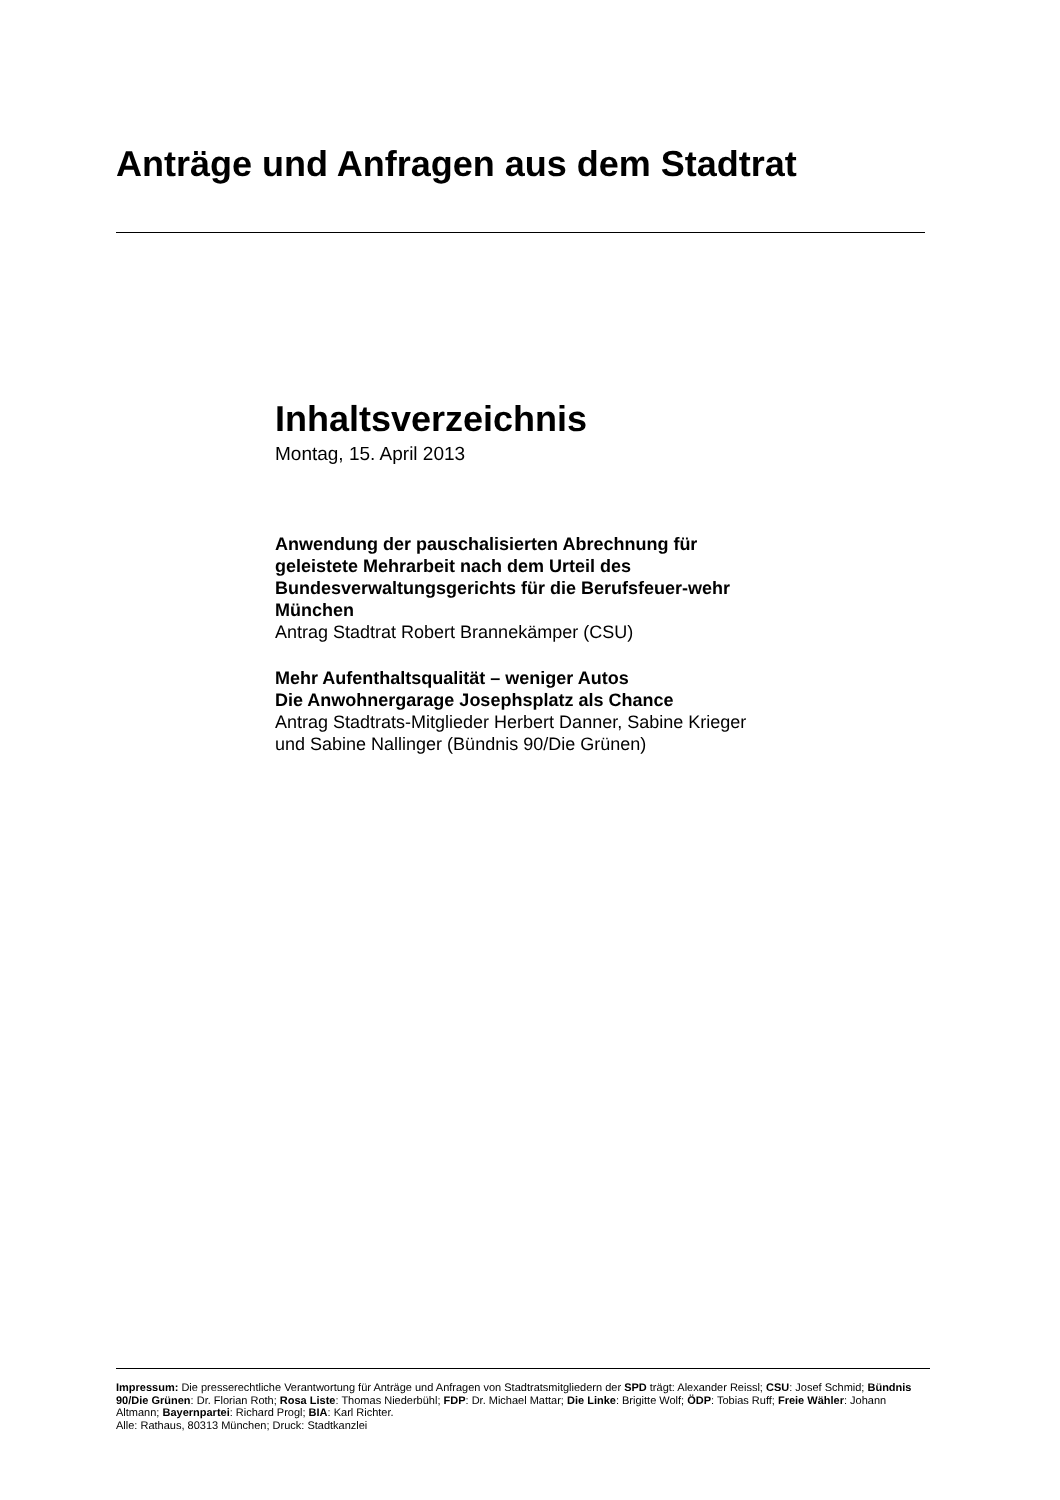Anträge und Anfragen aus dem Stadtrat
Inhaltsverzeichnis
Montag, 15. April 2013
Anwendung der pauschalisierten Abrechnung für geleistete Mehrarbeit nach dem Urteil des Bundesverwaltungsgerichts für die Berufsfeuer-wehr München
Antrag Stadtrat Robert Brannekämper (CSU)
Mehr Aufenthaltsqualität – weniger Autos
Die Anwohnergarage Josephsplatz als Chance
Antrag Stadtrats-Mitglieder Herbert Danner, Sabine Krieger und Sabine Nallinger (Bündnis 90/Die Grünen)
Impressum: Die presserechtliche Verantwortung für Anträge und Anfragen von Stadtratsmitgliedern der SPD trägt: Alexander Reissl; CSU: Josef Schmid; Bündnis 90/Die Grünen: Dr. Florian Roth; Rosa Liste: Thomas Niederbühl; FDP: Dr. Michael Mattar; Die Linke: Brigitte Wolf; ÖDP: Tobias Ruff; Freie Wähler: Johann Altmann; Bayernpartei: Richard Progl; BIA: Karl Richter.
Alle: Rathaus, 80313 München; Druck: Stadtkanzlei